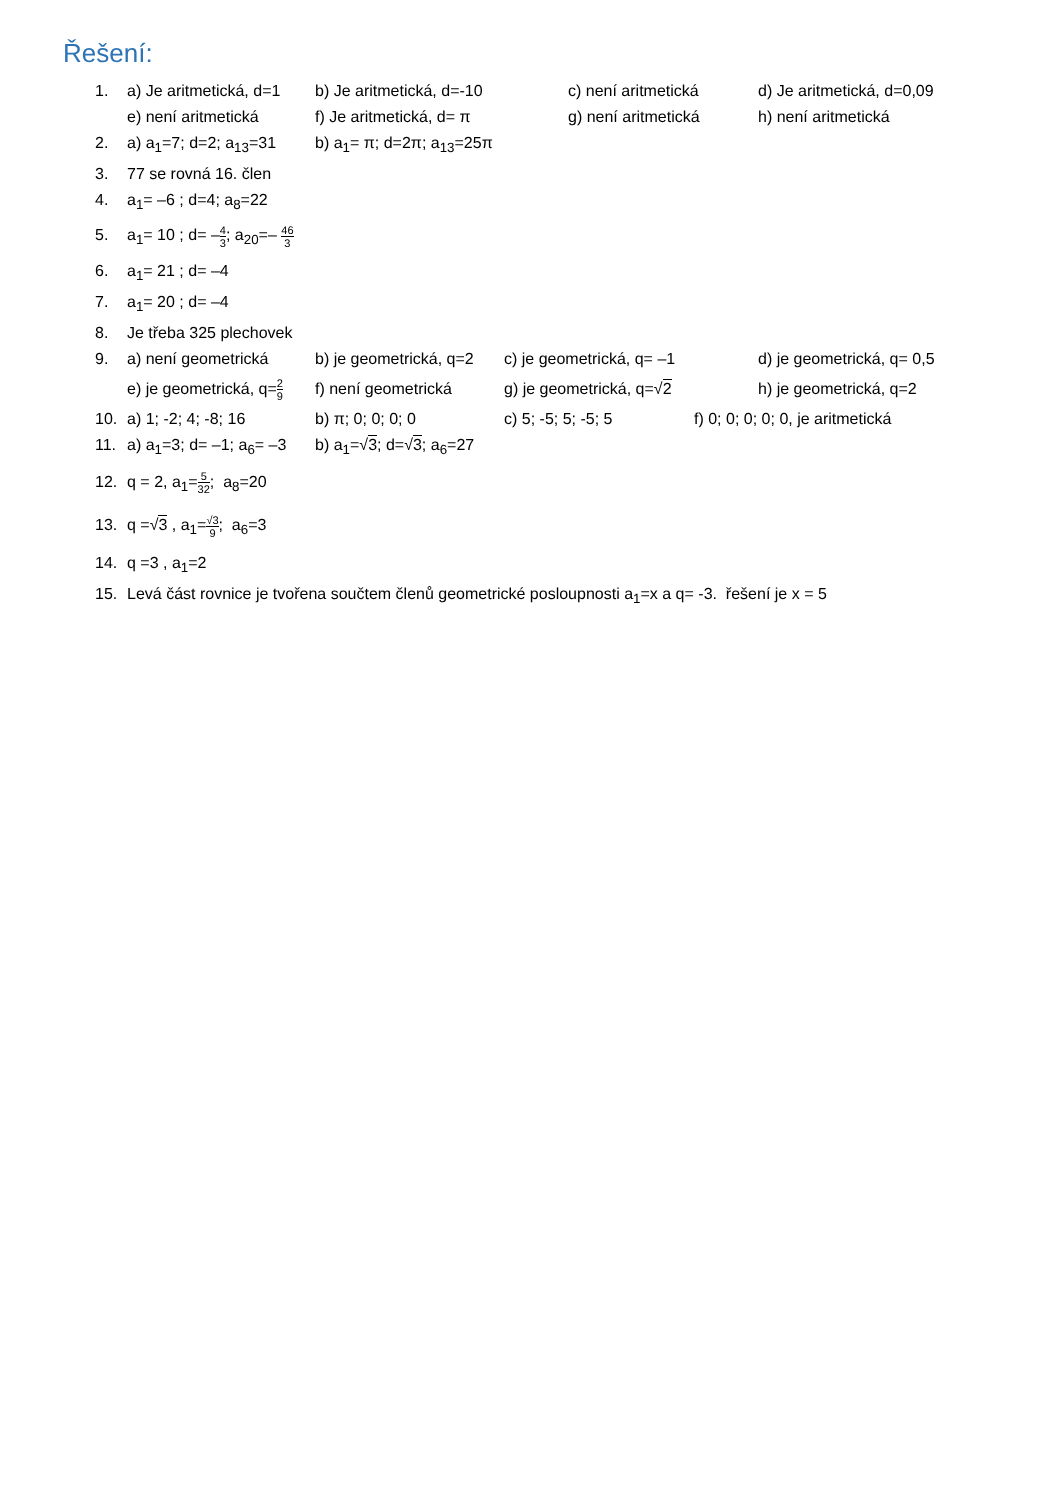Řešení:
1. a) Je aritmetická, d=1 b) Je aritmetická, d=-10 c) není aritmetická d) Je aritmetická, d=0,09
e) není aritmetická f) Je aritmetická, d= π g) není aritmetická h) není aritmetická
2. a) a<sub>1</sub>=7; d=2; a<sub>13</sub>=31 b) a<sub>1</sub>= π; d=2π; a<sub>13</sub>=25π
3. 77 se rovná 16. člen
4. a<sub>1</sub>= –6 ; d=4; a<sub>8</sub>=22
5. a<sub>1</sub>= 10 ; d= –4 3; a<sub>20</sub>=– 46 3
6. a<sub>1</sub>= 21 ; d= –4
7. a<sub>1</sub>= 20 ; d= –4
8. Je třeba 325 plechovek
9. a) není geometrická b) je geometrická, q=2 c) je geometrická, q= –1 d) je geometrická, q= 0,5
e) je geometrická, q=2 9 f) není geometrická g) je geometrická, q=√2 h) je geometrická, q=2
10. a) 1; -2; 4; -8; 16 b) π; 0; 0; 0; 0 c) 5; -5; 5; -5; 5 f) 0; 0; 0; 0; 0, je aritmetická
11. a) a<sub>1</sub>=3; d= –1; a<sub>6</sub>= –3 b) a<sub>1</sub>=√3; d=√3; a<sub>6</sub>=27
12. q = 2, a<sub>1</sub>=5 32; a<sub>8</sub>=20
13. q =√3 , a<sub>1</sub>=√3 9; a<sub>6</sub>=3
14. q =3 , a<sub>1</sub>=2
15. Levá část rovnice je tvořena součtem členů geometrické posloupnosti a<sub>1</sub>=x a q= -3. řešení je x = 5